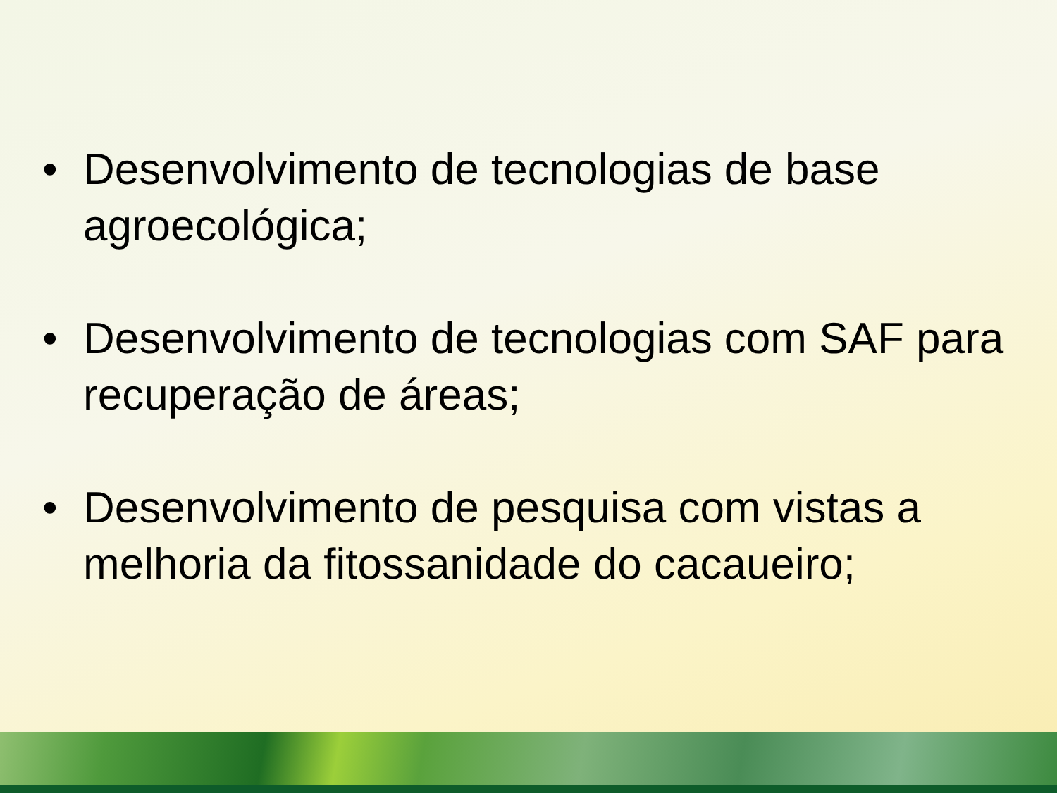• Desenvolvimento de tecnologias de base agroecológica;
• Desenvolvimento de tecnologias com SAF para recuperação de áreas;
• Desenvolvimento de pesquisa com vistas a melhoria da fitossanidade do cacaueiro;